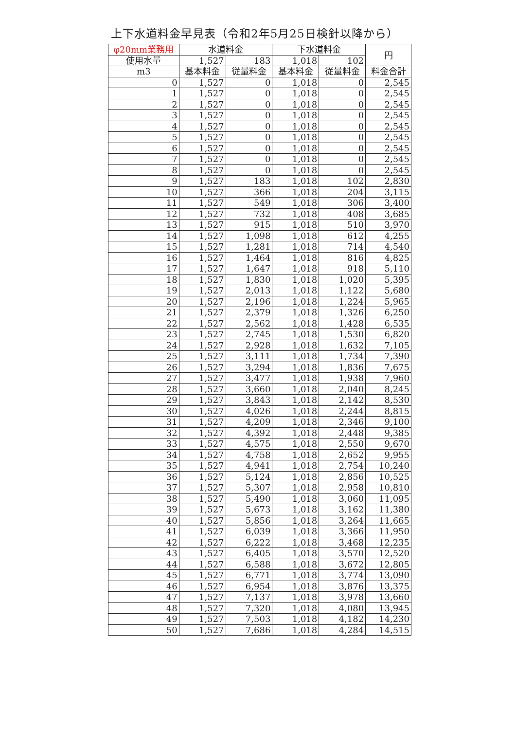上下水道料金早見表（令和2年5月25日検針以降から）
| φ20mm業務用 | 水道料金 | | 下水道料金 | | 円 |
| --- | --- | --- | --- | --- | --- |
| 使用水量 | 1,527 | 183 | 1,018 | 102 | |
| m3 | 基本料金 | 従量料金 | 基本料金 | 従量料金 | 料金合計 |
| 0 | 1,527 | 0 | 1,018 | 0 | 2,545 |
| 1 | 1,527 | 0 | 1,018 | 0 | 2,545 |
| 2 | 1,527 | 0 | 1,018 | 0 | 2,545 |
| 3 | 1,527 | 0 | 1,018 | 0 | 2,545 |
| 4 | 1,527 | 0 | 1,018 | 0 | 2,545 |
| 5 | 1,527 | 0 | 1,018 | 0 | 2,545 |
| 6 | 1,527 | 0 | 1,018 | 0 | 2,545 |
| 7 | 1,527 | 0 | 1,018 | 0 | 2,545 |
| 8 | 1,527 | 0 | 1,018 | 0 | 2,545 |
| 9 | 1,527 | 183 | 1,018 | 102 | 2,830 |
| 10 | 1,527 | 366 | 1,018 | 204 | 3,115 |
| 11 | 1,527 | 549 | 1,018 | 306 | 3,400 |
| 12 | 1,527 | 732 | 1,018 | 408 | 3,685 |
| 13 | 1,527 | 915 | 1,018 | 510 | 3,970 |
| 14 | 1,527 | 1,098 | 1,018 | 612 | 4,255 |
| 15 | 1,527 | 1,281 | 1,018 | 714 | 4,540 |
| 16 | 1,527 | 1,464 | 1,018 | 816 | 4,825 |
| 17 | 1,527 | 1,647 | 1,018 | 918 | 5,110 |
| 18 | 1,527 | 1,830 | 1,018 | 1,020 | 5,395 |
| 19 | 1,527 | 2,013 | 1,018 | 1,122 | 5,680 |
| 20 | 1,527 | 2,196 | 1,018 | 1,224 | 5,965 |
| 21 | 1,527 | 2,379 | 1,018 | 1,326 | 6,250 |
| 22 | 1,527 | 2,562 | 1,018 | 1,428 | 6,535 |
| 23 | 1,527 | 2,745 | 1,018 | 1,530 | 6,820 |
| 24 | 1,527 | 2,928 | 1,018 | 1,632 | 7,105 |
| 25 | 1,527 | 3,111 | 1,018 | 1,734 | 7,390 |
| 26 | 1,527 | 3,294 | 1,018 | 1,836 | 7,675 |
| 27 | 1,527 | 3,477 | 1,018 | 1,938 | 7,960 |
| 28 | 1,527 | 3,660 | 1,018 | 2,040 | 8,245 |
| 29 | 1,527 | 3,843 | 1,018 | 2,142 | 8,530 |
| 30 | 1,527 | 4,026 | 1,018 | 2,244 | 8,815 |
| 31 | 1,527 | 4,209 | 1,018 | 2,346 | 9,100 |
| 32 | 1,527 | 4,392 | 1,018 | 2,448 | 9,385 |
| 33 | 1,527 | 4,575 | 1,018 | 2,550 | 9,670 |
| 34 | 1,527 | 4,758 | 1,018 | 2,652 | 9,955 |
| 35 | 1,527 | 4,941 | 1,018 | 2,754 | 10,240 |
| 36 | 1,527 | 5,124 | 1,018 | 2,856 | 10,525 |
| 37 | 1,527 | 5,307 | 1,018 | 2,958 | 10,810 |
| 38 | 1,527 | 5,490 | 1,018 | 3,060 | 11,095 |
| 39 | 1,527 | 5,673 | 1,018 | 3,162 | 11,380 |
| 40 | 1,527 | 5,856 | 1,018 | 3,264 | 11,665 |
| 41 | 1,527 | 6,039 | 1,018 | 3,366 | 11,950 |
| 42 | 1,527 | 6,222 | 1,018 | 3,468 | 12,235 |
| 43 | 1,527 | 6,405 | 1,018 | 3,570 | 12,520 |
| 44 | 1,527 | 6,588 | 1,018 | 3,672 | 12,805 |
| 45 | 1,527 | 6,771 | 1,018 | 3,774 | 13,090 |
| 46 | 1,527 | 6,954 | 1,018 | 3,876 | 13,375 |
| 47 | 1,527 | 7,137 | 1,018 | 3,978 | 13,660 |
| 48 | 1,527 | 7,320 | 1,018 | 4,080 | 13,945 |
| 49 | 1,527 | 7,503 | 1,018 | 4,182 | 14,230 |
| 50 | 1,527 | 7,686 | 1,018 | 4,284 | 14,515 |